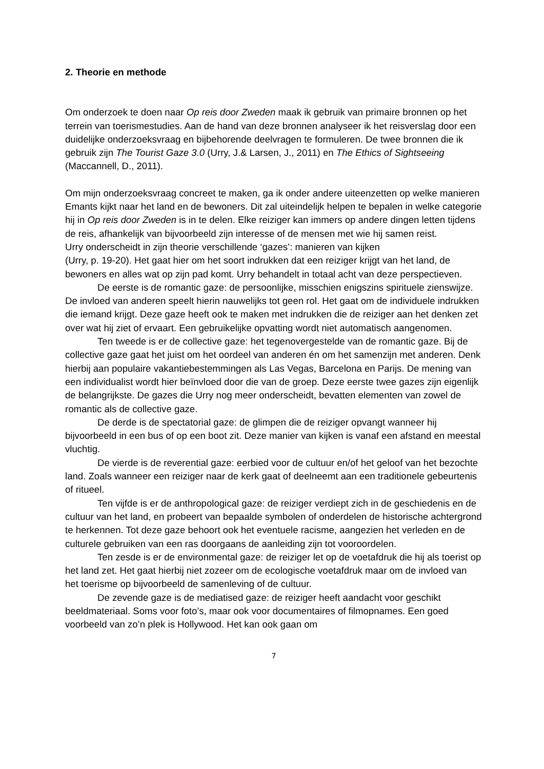2. Theorie en methode
Om onderzoek te doen naar Op reis door Zweden maak ik gebruik van primaire bronnen op het terrein van toerismestudies. Aan de hand van deze bronnen analyseer ik het reisverslag door een duidelijke onderzoeksvraag en bijbehorende deelvragen te formuleren. De twee bronnen die ik gebruik zijn The Tourist Gaze 3.0 (Urry, J.& Larsen, J., 2011) en The Ethics of Sightseeing (Maccannell, D., 2011).
Om mijn onderzoeksvraag concreet te maken, ga ik onder andere uiteenzetten op welke manieren Emants kijkt naar het land en de bewoners. Dit zal uiteindelijk helpen te bepalen in welke categorie hij in Op reis door Zweden is in te delen. Elke reiziger kan immers op andere dingen letten tijdens de reis, afhankelijk van bijvoorbeeld zijn interesse of de mensen met wie hij samen reist.
Urry onderscheidt in zijn theorie verschillende ‘gazes’: manieren van kijken
(Urry, p. 19-20). Het gaat hier om het soort indrukken dat een reiziger krijgt van het land, de bewoners en alles wat op zijn pad komt. Urry behandelt in totaal acht van deze perspectieven.
De eerste is de romantic gaze: de persoonlijke, misschien enigszins spirituele zienswijze. De invloed van anderen speelt hierin nauwelijks tot geen rol. Het gaat om de individuele indrukken die iemand krijgt. Deze gaze heeft ook te maken met indrukken die de reiziger aan het denken zet over wat hij ziet of ervaart. Een gebruikelijke opvatting wordt niet automatisch aangenomen.
Ten tweede is er de collective gaze: het tegenovergestelde van de romantic gaze. Bij de collective gaze gaat het juist om het oordeel van anderen én om het samenzijn met anderen. Denk hierbij aan populaire vakantiebestemmingen als Las Vegas, Barcelona en Parijs. De mening van een individualist wordt hier beïnvloed door die van de groep. Deze eerste twee gazes zijn eigenlijk de belangrijkste. De gazes die Urry nog meer onderscheidt, bevatten elementen van zowel de romantic als de collective gaze.
De derde is de spectatorial gaze: de glimpen die de reiziger opvangt wanneer hij bijvoorbeeld in een bus of op een boot zit. Deze manier van kijken is vanaf een afstand en meestal vluchtig.
De vierde is de reverential gaze: eerbied voor de cultuur en/of het geloof van het bezochte land. Zoals wanneer een reiziger naar de kerk gaat of deelneemt aan een traditionele gebeurtenis of ritueel.
Ten vijfde is er de anthropological gaze: de reiziger verdiept zich in de geschiedenis en de cultuur van het land, en probeert van bepaalde symbolen of onderdelen de historische achtergrond te herkennen. Tot deze gaze behoort ook het eventuele racisme, aangezien het verleden en de culturele gebruiken van een ras doorgaans de aanleiding zijn tot vooroordelen.
Ten zesde is er de environmental gaze: de reiziger let op de voetafdruk die hij als toerist op het land zet. Het gaat hierbij niet zozeer om de ecologische voetafdruk maar om de invloed van het toerisme op bijvoorbeeld de samenleving of de cultuur.
De zevende gaze is de mediatised gaze: de reiziger heeft aandacht voor geschikt beeldmateriaal. Soms voor foto’s, maar ook voor documentaires of filmopnames. Een goed voorbeeld van zo’n plek is Hollywood. Het kan ook gaan om
7